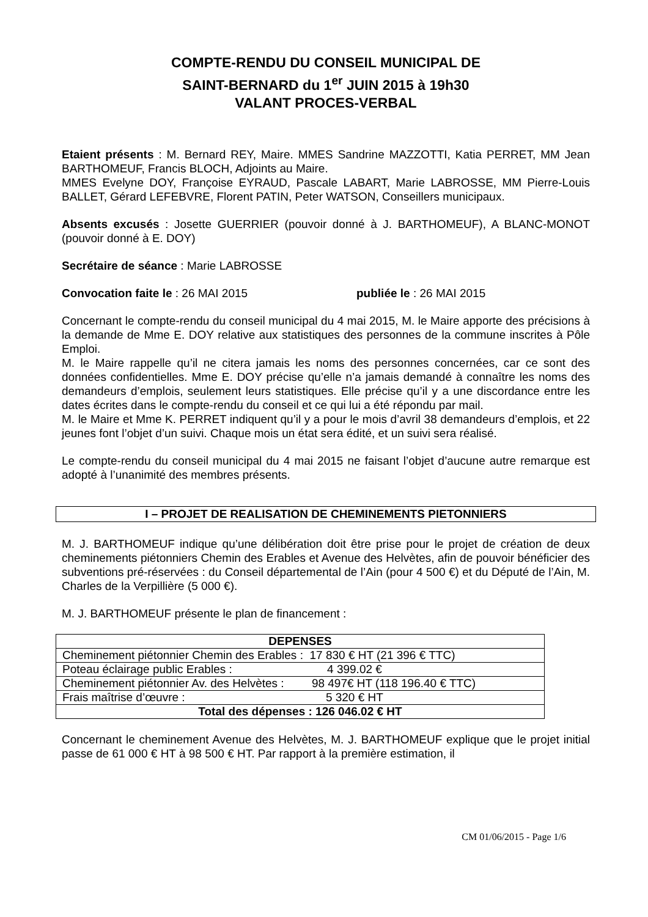COMPTE-RENDU DU CONSEIL MUNICIPAL DE
SAINT-BERNARD du 1<sup>er</sup> JUIN 2015 à 19h30
VALANT PROCES-VERBAL
Etaient présents : M. Bernard REY, Maire. MMES Sandrine MAZZOTTI, Katia PERRET, MM Jean BARTHOMEUF, Francis BLOCH, Adjoints au Maire.
MMES Evelyne DOY, Françoise EYRAUD, Pascale LABART, Marie LABROSSE, MM Pierre-Louis BALLET, Gérard LEFEBVRE, Florent PATIN, Peter WATSON, Conseillers municipaux.
Absents excusés : Josette GUERRIER (pouvoir donné à J. BARTHOMEUF), A BLANC-MONOT (pouvoir donné à E. DOY)
Secrétaire de séance : Marie LABROSSE
Convocation faite le : 26 MAI 2015 publiée le : 26 MAI 2015
Concernant le compte-rendu du conseil municipal du 4 mai 2015, M. le Maire apporte des précisions à la demande de Mme E. DOY relative aux statistiques des personnes de la commune inscrites à Pôle Emploi.
M. le Maire rappelle qu’il ne citera jamais les noms des personnes concernées, car ce sont des données confidentielles. Mme E. DOY précise qu’elle n’a jamais demandé à connaître les noms des demandeurs d’emplois, seulement leurs statistiques. Elle précise qu’il y a une discordance entre les dates écrites dans le compte-rendu du conseil et ce qui lui a été répondu par mail.
M. le Maire et Mme K. PERRET indiquent qu’il y a pour le mois d’avril 38 demandeurs d’emplois, et 22 jeunes font l’objet d’un suivi. Chaque mois un état sera édité, et un suivi sera réalisé.
Le compte-rendu du conseil municipal du 4 mai 2015 ne faisant l’objet d’aucune autre remarque est adopté à l’unanimité des membres présents.
I – PROJET DE REALISATION DE CHEMINEMENTS PIETONNIERS
M. J. BARTHOMEUF indique qu’une délibération doit être prise pour le projet de création de deux cheminements piétonniers Chemin des Erables et Avenue des Helvètes, afin de pouvoir bénéficier des subventions pré-réservées : du Conseil départemental de l’Ain (pour 4 500 €) et du Député de l’Ain, M. Charles de la Verpillière (5 000 €).
M. J. BARTHOMEUF présente le plan de financement :
| DEPENSES |
| --- |
| Cheminement piétonnier Chemin des Erables : 17 830 € HT (21 396 € TTC) |
| Poteau éclairage public Erables : 4 399.02 € |
| Cheminement piétonnier Av. des Helvètes : 98 497€ HT (118 196.40 € TTC) |
| Frais maîtrise d’œuvre : 5 320 € HT |
| Total des dépenses : 126 046.02 € HT |
Concernant le cheminement Avenue des Helvètes, M. J. BARTHOMEUF explique que le projet initial passe de 61 000 € HT à 98 500 € HT. Par rapport à la première estimation, il
CM 01/06/2015 - Page 1/6